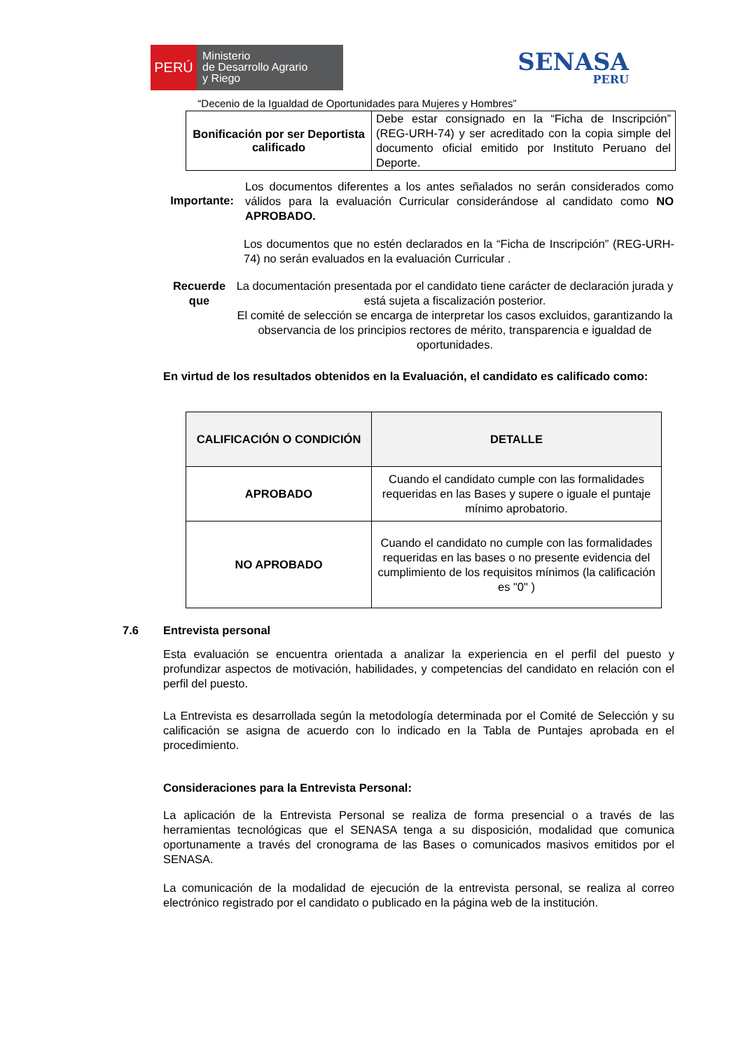PERÚ
Ministerio
de Desarrollo Agrario
y Riego
SENASA
PERU
“Decenio de la Igualdad de Oportunidades para Mujeres y Hombres”
| Bonificación por ser Deportista calificado | Debe estar consignado en la “Ficha de Inscripción” (REG-URH-74) y ser acreditado con la copia simple del documento oficial emitido por Instituto Peruano del Deporte. |
Importante:
Los documentos diferentes a los antes señalados no serán considerados como válidos para la evaluación Curricular considerándose al candidato como NO APROBADO.
Los documentos que no estén declarados en la “Ficha de Inscripción” (REG-URH-74) no serán evaluados en la evaluación Curricular .
Recuerde que
La documentación presentada por el candidato tiene carácter de declaración jurada y está sujeta a fiscalización posterior.
El comité de selección se encarga de interpretar los casos excluidos, garantizando la observancia de los principios rectores de mérito, transparencia e igualdad de oportunidades.
En virtud de los resultados obtenidos en la Evaluación, el candidato es calificado como:
| CALIFICACIÓN O CONDICIÓN | DETALLE |
| --- | --- |
| APROBADO | Cuando el candidato cumple con las formalidades requeridas en las Bases y supere o iguale el puntaje mínimo aprobatorio. |
| NO APROBADO | Cuando el candidato no cumple con las formalidades requeridas en las bases o no presente evidencia del cumplimiento de los requisitos mínimos (la calificación es "0" ) |
7.6 Entrevista personal
Esta evaluación se encuentra orientada a analizar la experiencia en el perfil del puesto y profundizar aspectos de motivación, habilidades, y competencias del candidato en relación con el perfil del puesto.
La Entrevista es desarrollada según la metodología determinada por el Comité de Selección y su calificación se asigna de acuerdo con lo indicado en la Tabla de Puntajes aprobada en el procedimiento.
Consideraciones para la Entrevista Personal:
La aplicación de la Entrevista Personal se realiza de forma presencial o a través de las herramientas tecnológicas que el SENASA tenga a su disposición, modalidad que comunica oportunamente a través del cronograma de las Bases o comunicados masivos emitidos por el SENASA.
La comunicación de la modalidad de ejecución de la entrevista personal, se realiza al correo electrónico registrado por el candidato o publicado en la página web de la institución.